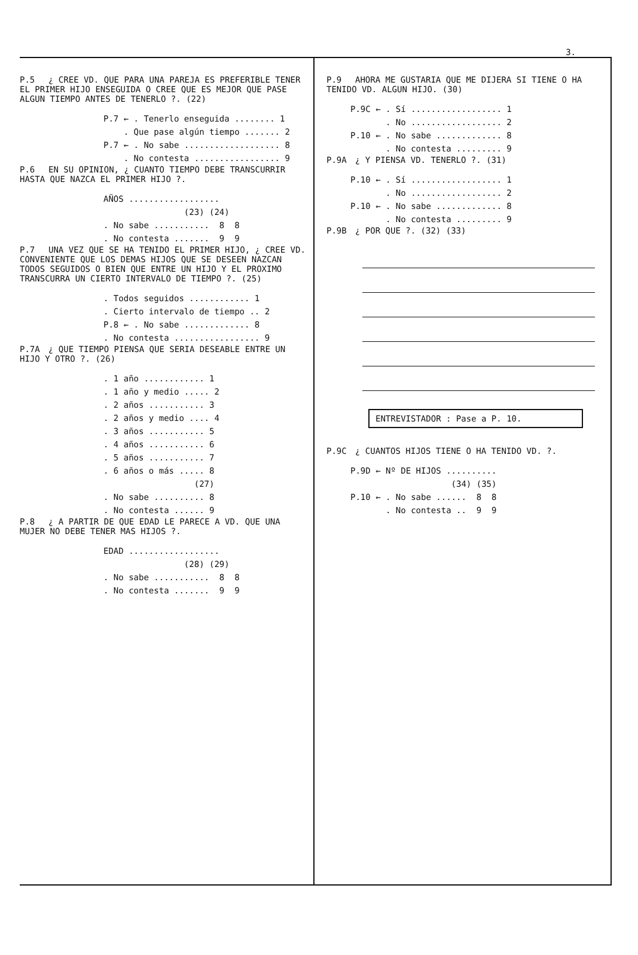3.
P.5 ¿ CREE VD. QUE PARA UNA PAREJA ES PREFERIBLE TENER EL PRIMER HIJO ENSEGUIDA O CREE QUE ES MEJOR QUE PASE ALGUN TIEMPO ANTES DE TENERLO ?. (22)
P.7 ← . Tenerlo enseguida ........ 1 . Que pase algún tiempo ....... 2 P.7 ← . No sabe ................... 8 . No contesta ................. 9
P.6 EN SU OPINION, ¿ CUANTO TIEMPO DEBE TRANSCURRIR HASTA QUE NAZCA EL PRIMER HIJO ?.
AÑOS .................. (23) (24) . No sabe ........... 8 8 . No contesta ....... 9 9
P.7 UNA VEZ QUE SE HA TENIDO EL PRIMER HIJO, ¿ CREE VD. CONVENIENTE QUE LOS DEMAS HIJOS QUE SE DESEEN NAZCAN TODOS SEGUIDOS O BIEN QUE ENTRE UN HIJO Y EL PROXIMO TRANSCURRA UN CIERTO INTERVALO DE TIEMPO ?. (25)
. Todos seguidos ............ 1 . Cierto intervalo de tiempo .. 2 P.8 ← . No sabe ............. 8 . No contesta ................. 9
P.7A ¿ QUE TIEMPO PIENSA QUE SERIA DESEABLE ENTRE UN HIJO Y OTRO ?. (26)
. 1 año ............ 1 . 1 año y medio ..... 2 . 2 años ........... 3 . 2 años y medio .... 4 . 3 años ........... 5 . 4 años ........... 6 . 5 años ........... 7 . 6 años o más ..... 8 (27) . No sabe .......... 8 . No contesta ...... 9
P.8 ¿ A PARTIR DE QUE EDAD LE PARECE A VD. QUE UNA MUJER NO DEBE TENER MAS HIJOS ?.
EDAD .................. (28) (29) . No sabe ........... 8 8 . No contesta ....... 9 9
P.9 AHORA ME GUSTARIA QUE ME DIJERA SI TIENE O HA TENIDO VD. ALGUN HIJO. (30)
P.9C ← . Sí .................. 1 . No .................. 2 P.10 ← . No sabe ............. 8 . No contesta ......... 9
P.9A ¿ Y PIENSA VD. TENERLO ?. (31)
P.10 ← . Sí .................. 1 . No .................. 2 P.10 ← . No sabe ............. 8 . No contesta ......... 9
P.9B ¿ POR QUE ?. (32) (33)
ENTREVISTADOR : Pase a P. 10.
P.9C ¿ CUANTOS HIJOS TIENE O HA TENIDO VD. ?.
P.9D ← Nº DE HIJOS .......... (34) (35) P.10 ← . No sabe ...... 8 8 . No contesta .. 9 9